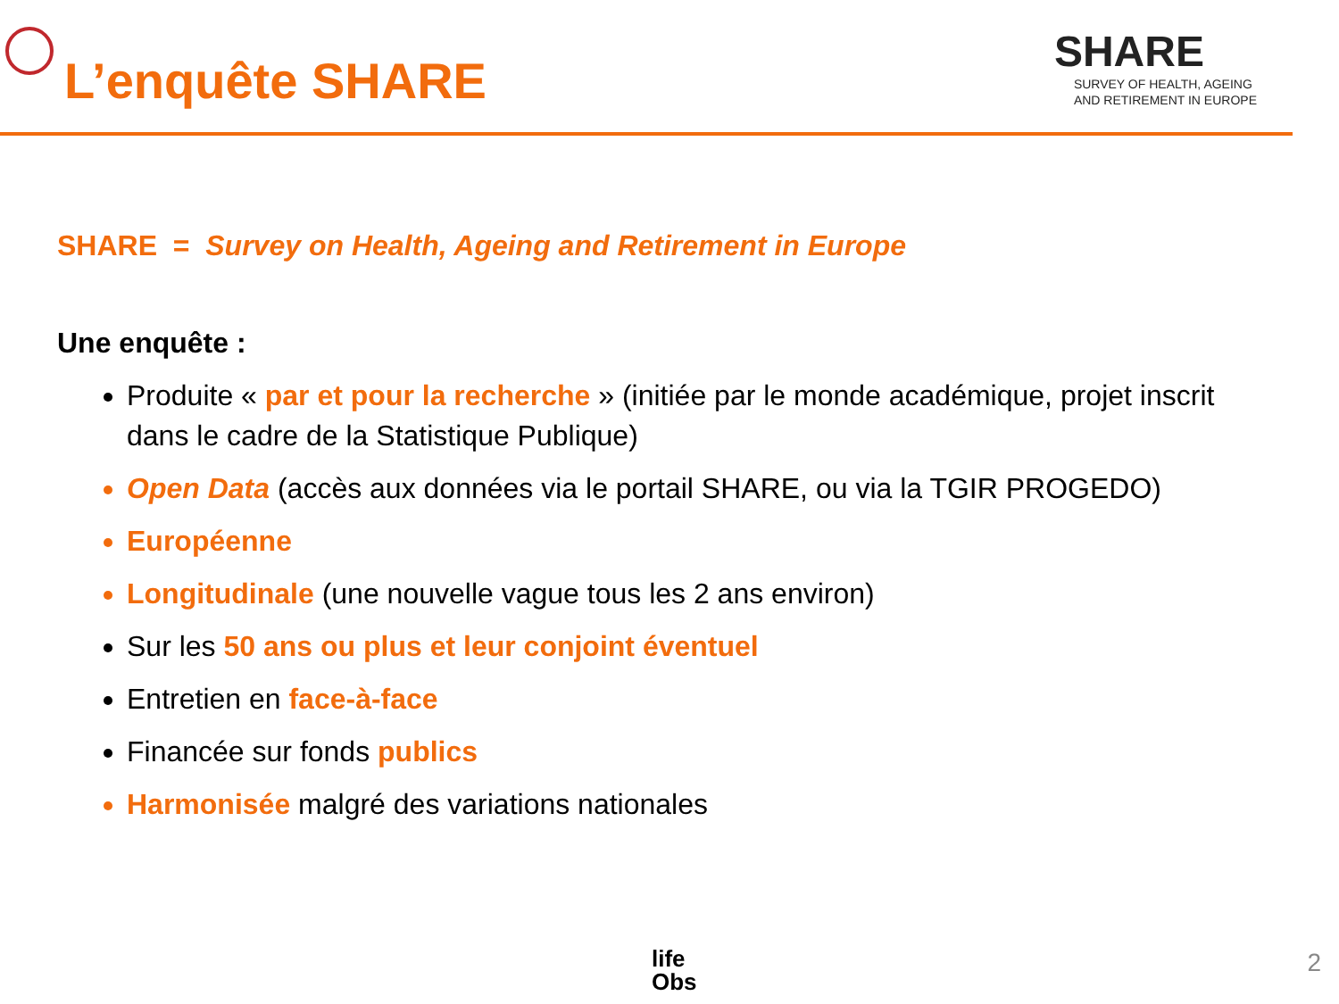L’enquête SHARE
SHARE
SURVEY OF HEALTH, AGEING
AND RETIREMENT IN EUROPE
SHARE = Survey on Health, Ageing and Retirement in Europe
Une enquête :
Produite « par et pour la recherche » (initiée par le monde académique, projet inscrit dans le cadre de la Statistique Publique)
Open Data (accès aux données via le portail SHARE, ou via la TGIR PROGEDO)
Européenne
Longitudinale (une nouvelle vague tous les 2 ans environ)
Sur les 50 ans ou plus et leur conjoint éventuel
Entretien en face-à-face
Financée sur fonds publics
Harmonisée malgré des variations nationales
life
Obs
2